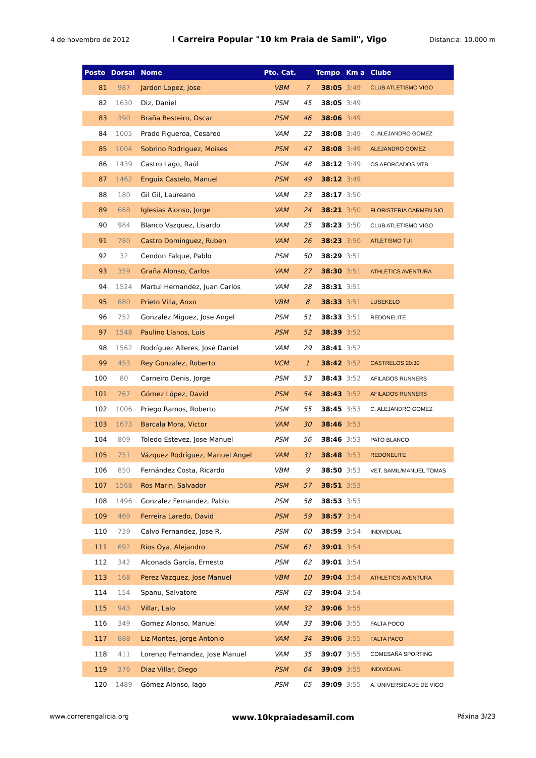4 de novembro de 2012 I Carreira Popular "10 km Praia de Samil", Vigo Distancia: 10.000 m
| Posto | Dorsal | Nome | Pto. Cat. | | Tempo | Km a | Clube |
| --- | --- | --- | --- | --- | --- | --- | --- |
| 81 | 987 | Jardon Lopez, Jose | VBM | 7 | 38:05 | 3:49 | CLUB ATLETISMO VIGO |
| 82 | 1630 | Diz, Daniel | PSM | 45 | 38:05 | 3:49 | |
| 83 | 390 | Braña Besteiro, Oscar | PSM | 46 | 38:06 | 3:49 | |
| 84 | 1005 | Prado Figueroa, Cesareo | VAM | 22 | 38:08 | 3:49 | C. ALEJANDRO GOMEZ |
| 85 | 1004 | Sobrino Rodriguez, Moises | PSM | 47 | 38:08 | 3:49 | ALEJANDRO GOMEZ |
| 86 | 1439 | Castro Lago, Raúl | PSM | 48 | 38:12 | 3:49 | OS AFORCADOS MTB |
| 87 | 1462 | Enguix Castelo, Manuel | PSM | 49 | 38:12 | 3:49 | |
| 88 | 180 | Gil Gil, Laureano | VAM | 23 | 38:17 | 3:50 | |
| 89 | 668 | Iglesias Alonso, Jorge | VAM | 24 | 38:21 | 3:50 | FLORISTERIA CARMEN SIO |
| 90 | 984 | Blanco Vazquez, Lisardo | VAM | 25 | 38:23 | 3:50 | CLUB ATLETISMO VIGO |
| 91 | 780 | Castro Dominguez, Ruben | VAM | 26 | 38:23 | 3:50 | ATLETISMO TUI |
| 92 | 32 | Cendon Falque, Pablo | PSM | 50 | 38:29 | 3:51 | |
| 93 | 359 | Graña Alonso, Carlos | VAM | 27 | 38:30 | 3:51 | ATHLETICS AVENTURA |
| 94 | 1524 | Martul Hernandez, Juan Carlos | VAM | 28 | 38:31 | 3:51 | |
| 95 | 880 | Prieto Villa, Anxo | VBM | 8 | 38:33 | 3:51 | LUSEKELO |
| 96 | 752 | Gonzalez Miguez, Jose Angel | PSM | 51 | 38:33 | 3:51 | REDONELITE |
| 97 | 1548 | Paulino Llanos, Luis | PSM | 52 | 38:39 | 3:52 | |
| 98 | 1562 | Rodríguez Alleres, José Daniel | VAM | 29 | 38:41 | 3:52 | |
| 99 | 453 | Rey Gonzalez, Roberto | VCM | 1 | 38:42 | 3:52 | CASTRELOS 20:30 |
| 100 | 80 | Carneiro Denis, Jorge | PSM | 53 | 38:43 | 3:52 | AFILADOS RUNNERS |
| 101 | 767 | Gómez López, David | PSM | 54 | 38:43 | 3:52 | AFILADOS RUNNERS |
| 102 | 1006 | Priego Ramos, Roberto | PSM | 55 | 38:45 | 3:53 | C. ALEJANDRO GOMEZ |
| 103 | 1673 | Barcala Mora, Victor | VAM | 30 | 38:46 | 3:53 | |
| 104 | 809 | Toledo Estevez, Jose Manuel | PSM | 56 | 38:46 | 3:53 | PATO BLANCO |
| 105 | 751 | Vázquez Rodríguez, Manuel Angel | VAM | 31 | 38:48 | 3:53 | REDONELITE |
| 106 | 850 | Fernández Costa, Ricardo | VBM | 9 | 38:50 | 3:53 | VET. SAMIL/MANUEL TOMAS |
| 107 | 1568 | Ros Marin, Salvador | PSM | 57 | 38:51 | 3:53 | |
| 108 | 1496 | Gonzalez Fernandez, Pablo | PSM | 58 | 38:53 | 3:53 | |
| 109 | 469 | Ferreira Laredo, David | PSM | 59 | 38:57 | 3:54 | |
| 110 | 739 | Calvo Fernandez, Jose R. | PSM | 60 | 38:59 | 3:54 | INDIVIDUAL |
| 111 | 692 | Rios Oya, Alejandro | PSM | 61 | 39:01 | 3:54 | |
| 112 | 342 | Alconada García, Ernesto | PSM | 62 | 39:01 | 3:54 | |
| 113 | 168 | Perez Vazquez, Jose Manuel | VBM | 10 | 39:04 | 3:54 | ATHLETICS AVENTURA |
| 114 | 154 | Spanu, Salvatore | PSM | 63 | 39:04 | 3:54 | |
| 115 | 943 | Villar, Lalo | VAM | 32 | 39:06 | 3:55 | |
| 116 | 349 | Gomez Alonso, Manuel | VAM | 33 | 39:06 | 3:55 | FALTA POCO |
| 117 | 888 | Liz Montes, Jorge Antonio | VAM | 34 | 39:06 | 3:55 | FALTA PACO |
| 118 | 411 | Lorenzo Fernandez, Jose Manuel | VAM | 35 | 39:07 | 3:55 | COMESAÑA SPORTING |
| 119 | 376 | Diaz Villar, Diego | PSM | 64 | 39:09 | 3:55 | INDIVIDUAL |
| 120 | 1489 | Gómez Alonso, Iago | PSM | 65 | 39:09 | 3:55 | A. UNIVERSIDADE DE VIGO |
www.correrengalicia.org www.10kpraiadesamil.com Páxina 3/23